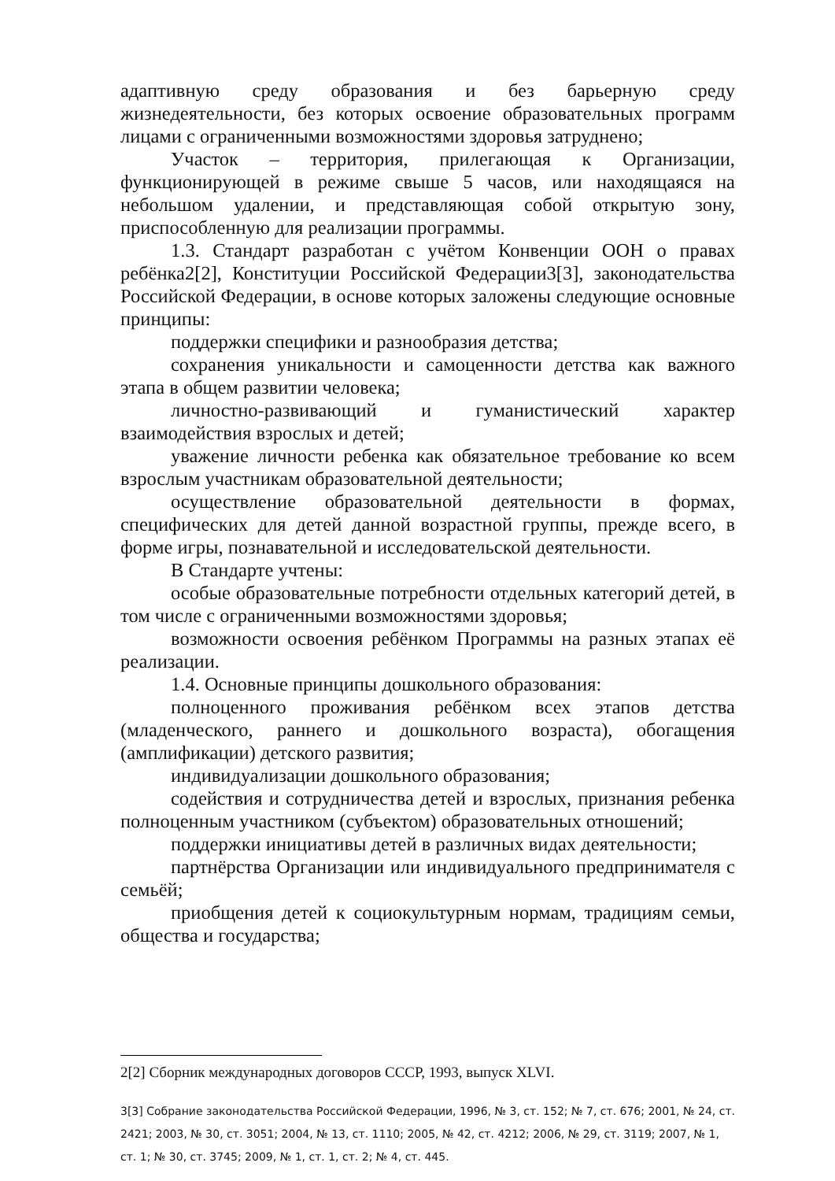адаптивную среду образования и без барьерную среду жизнедеятельности, без которых освоение образовательных программ лицами с ограниченными возможностями здоровья затруднено;
Участок – территория, прилегающая к Организации, функционирующей в режиме свыше 5 часов, или находящаяся на небольшом удалении, и представляющая собой открытую зону, приспособленную для реализации программы.
1.3. Стандарт разработан с учётом Конвенции ООН о правах ребёнка2[2], Конституции Российской Федерации3[3], законодательства Российской Федерации, в основе которых заложены следующие основные принципы:
поддержки специфики и разнообразия детства;
сохранения уникальности и самоценности детства как важного этапа в общем развитии человека;
личностно-развивающий и гуманистический характер взаимодействия взрослых и детей;
уважение личности ребенка как обязательное требование ко всем взрослым участникам образовательной деятельности;
осуществление образовательной деятельности в формах, специфических для детей данной возрастной группы, прежде всего, в форме игры, познавательной и исследовательской деятельности.
В Стандарте учтены:
особые образовательные потребности отдельных категорий детей, в том числе с ограниченными возможностями здоровья;
возможности освоения ребёнком Программы на разных этапах её реализации.
1.4. Основные принципы дошкольного образования:
полноценного проживания ребёнком всех этапов детства (младенческого, раннего и дошкольного возраста), обогащения (амплификации) детского развития;
индивидуализации дошкольного образования;
содействия и сотрудничества детей и взрослых, признания ребенка полноценным участником (субъектом) образовательных отношений;
поддержки инициативы детей в различных видах деятельности;
партнёрства Организации или индивидуального предпринимателя с семьёй;
приобщения детей к социокультурным нормам, традициям семьи, общества и государства;
2[2] Сборник международных договоров СССР, 1993, выпуск XLVI.
3[3] Собрание законодательства Российской Федерации, 1996, № 3, ст. 152; № 7, ст. 676; 2001, № 24, ст. 2421; 2003, № 30, ст. 3051; 2004, № 13, ст. 1110; 2005, № 42, ст. 4212; 2006, № 29, ст. 3119; 2007, № 1, ст. 1; № 30, ст. 3745; 2009, № 1, ст. 1, ст. 2; № 4, ст. 445.